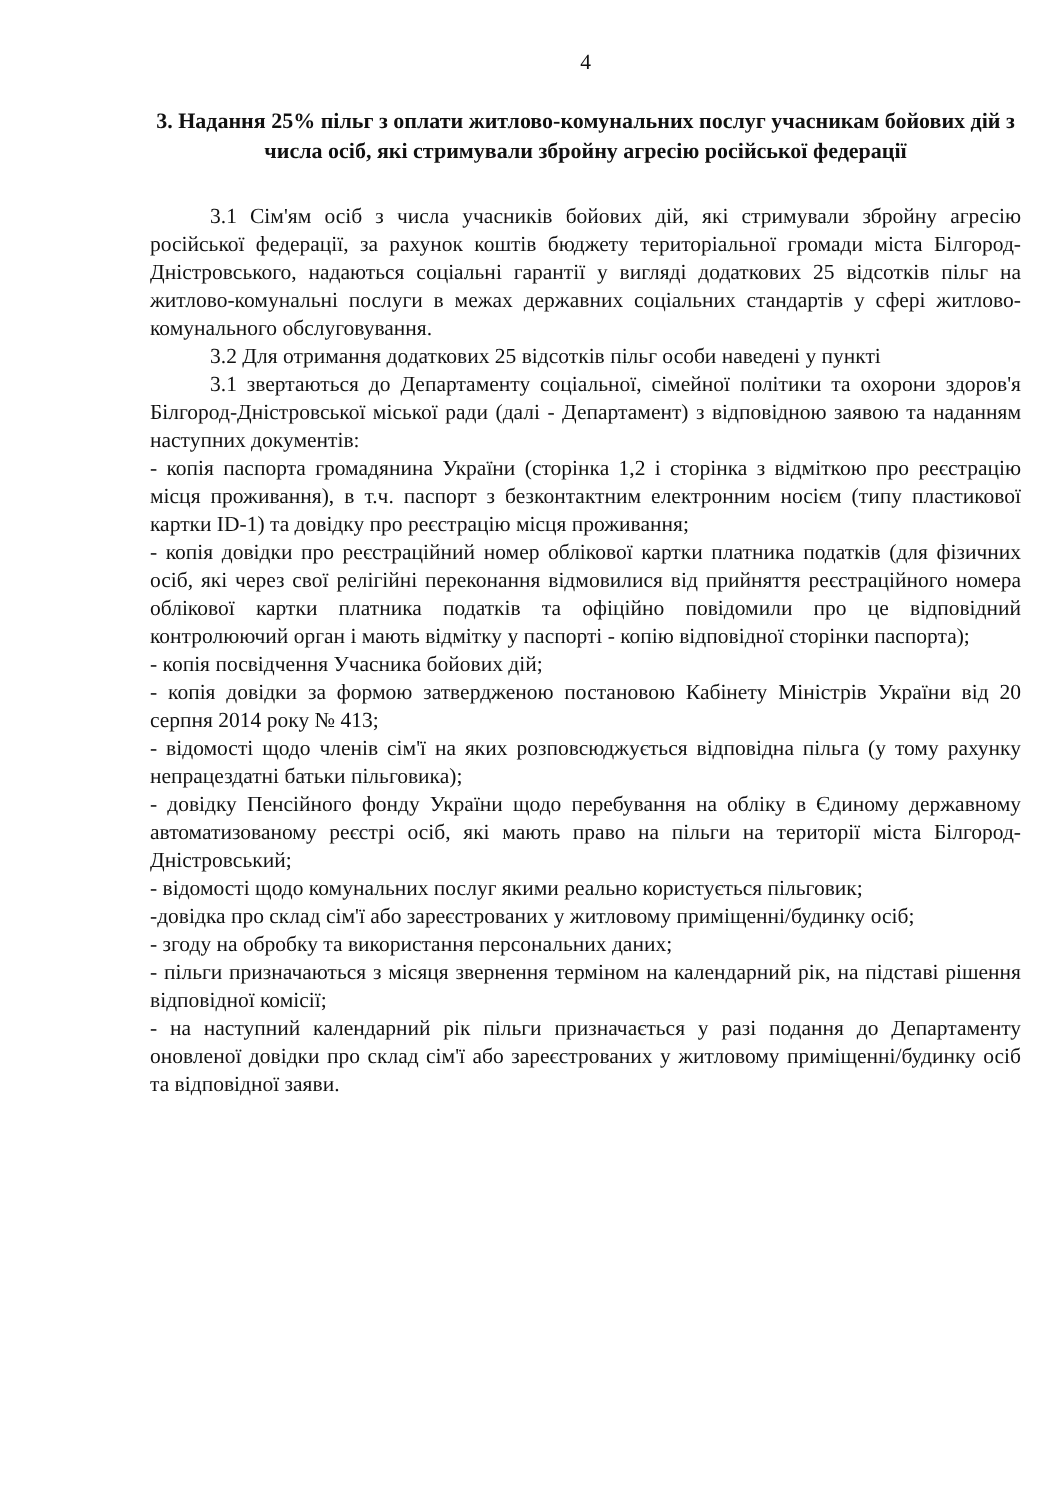4
3. Надання 25% пільг з оплати житлово-комунальних послуг учасникам бойових дій з числа осіб, які стримували збройну агресію російської федерації
3.1 Сім'ям осіб з числа учасників бойових дій, які стримували збройну агресію російської федерації, за рахунок коштів бюджету територіальної громади міста Білгород-Дністровського, надаються соціальні гарантії у вигляді додаткових 25 відсотків пільг на житлово-комунальні послуги в межах державних соціальних стандартів у сфері житлово-комунального обслуговування.
3.2 Для отримання додаткових 25 відсотків пільг особи наведені у пункті
3.1 звертаються до Департаменту соціальної, сімейної політики та охорони здоров'я Білгород-Дністровської міської ради (далі - Департамент) з відповідною заявою та наданням наступних документів:
- копія паспорта громадянина України (сторінка 1,2 і сторінка з відміткою про реєстрацію місця проживання), в т.ч. паспорт з безконтактним електронним носієм (типу пластикової картки ID-1) та довідку про реєстрацію місця проживання;
- копія довідки про реєстраційний номер облікової картки платника податків (для фізичних осіб, які через свої релігійні переконання відмовилися від прийняття реєстраційного номера облікової картки платника податків та офіційно повідомили про це відповідний контролюючий орган і мають відмітку у паспорті - копію відповідної сторінки паспорта);
- копія посвідчення Учасника бойових дій;
- копія довідки за формою затвердженою постановою Кабінету Міністрів України від 20 серпня 2014 року № 413;
- відомості щодо членів сім'ї на яких розповсюджується відповідна пільга (у тому рахунку непрацездатні батьки пільговика);
- довідку Пенсійного фонду України щодо перебування на обліку в Єдиному державному автоматизованому реєстрі осіб, які мають право на пільги на території міста Білгород-Дністровський;
- відомості щодо комунальних послуг якими реально користується пільговик;
-довідка про склад сім'ї або зареєстрованих у житловому приміщенні/будинку осіб;
- згоду на обробку та використання персональних даних;
- пільги призначаються з місяця звернення терміном на календарний рік, на підставі рішення відповідної комісії;
- на наступний календарний рік пільги призначається у разі подання до Департаменту оновленої довідки про склад сім'ї або зареєстрованих у житловому приміщенні/будинку осіб та відповідної заяви.